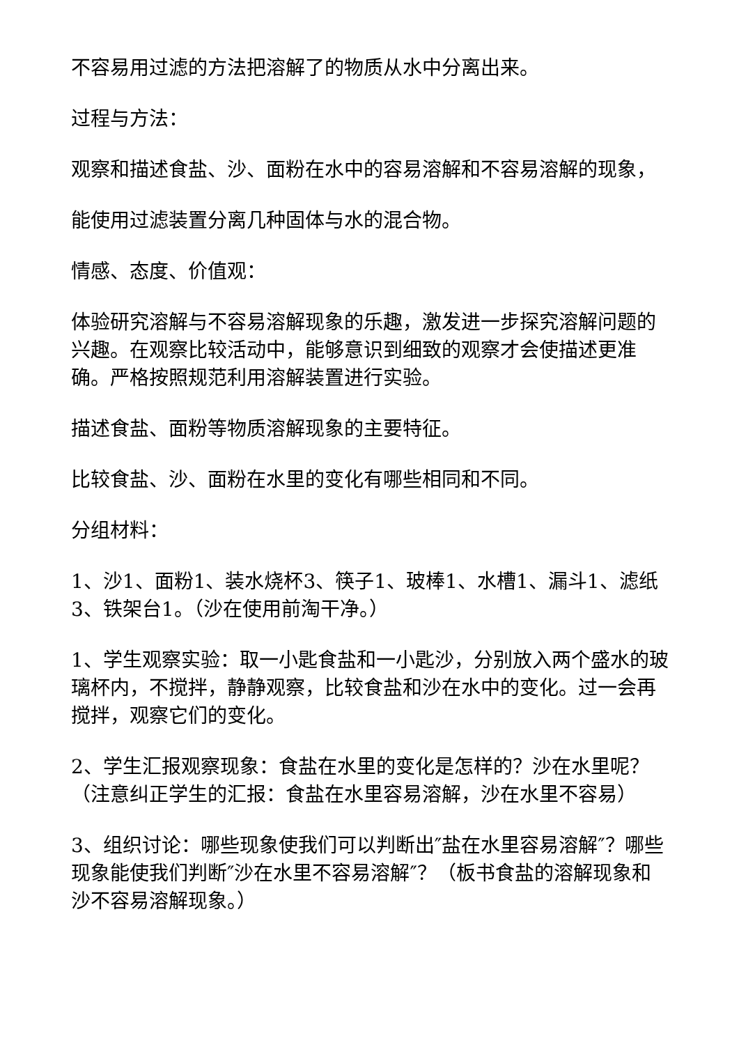不容易用过滤的方法把溶解了的物质从水中分离出来。
过程与方法：
观察和描述食盐、沙、面粉在水中的容易溶解和不容易溶解的现象，
能使用过滤装置分离几种固体与水的混合物。
情感、态度、价值观：
体验研究溶解与不容易溶解现象的乐趣，激发进一步探究溶解问题的兴趣。在观察比较活动中，能够意识到细致的观察才会使描述更准确。严格按照规范利用溶解装置进行实验。
描述食盐、面粉等物质溶解现象的主要特征。
比较食盐、沙、面粉在水里的变化有哪些相同和不同。
分组材料：
1、沙1、面粉1、装水烧杯3、筷子1、玻棒1、水槽1、漏斗1、滤纸3、铁架台1。（沙在使用前淘干净。）
1、学生观察实验：取一小匙食盐和一小匙沙，分别放入两个盛水的玻璃杯内，不搅拌，静静观察，比较食盐和沙在水中的变化。过一会再搅拌，观察它们的变化。
2、学生汇报观察现象：食盐在水里的变化是怎样的？沙在水里呢？（注意纠正学生的汇报：食盐在水里容易溶解，沙在水里不容易）
3、组织讨论：哪些现象使我们可以判断出″盐在水里容易溶解″？哪些现象能使我们判断″沙在水里不容易溶解″？（板书食盐的溶解现象和沙不容易溶解现象。）